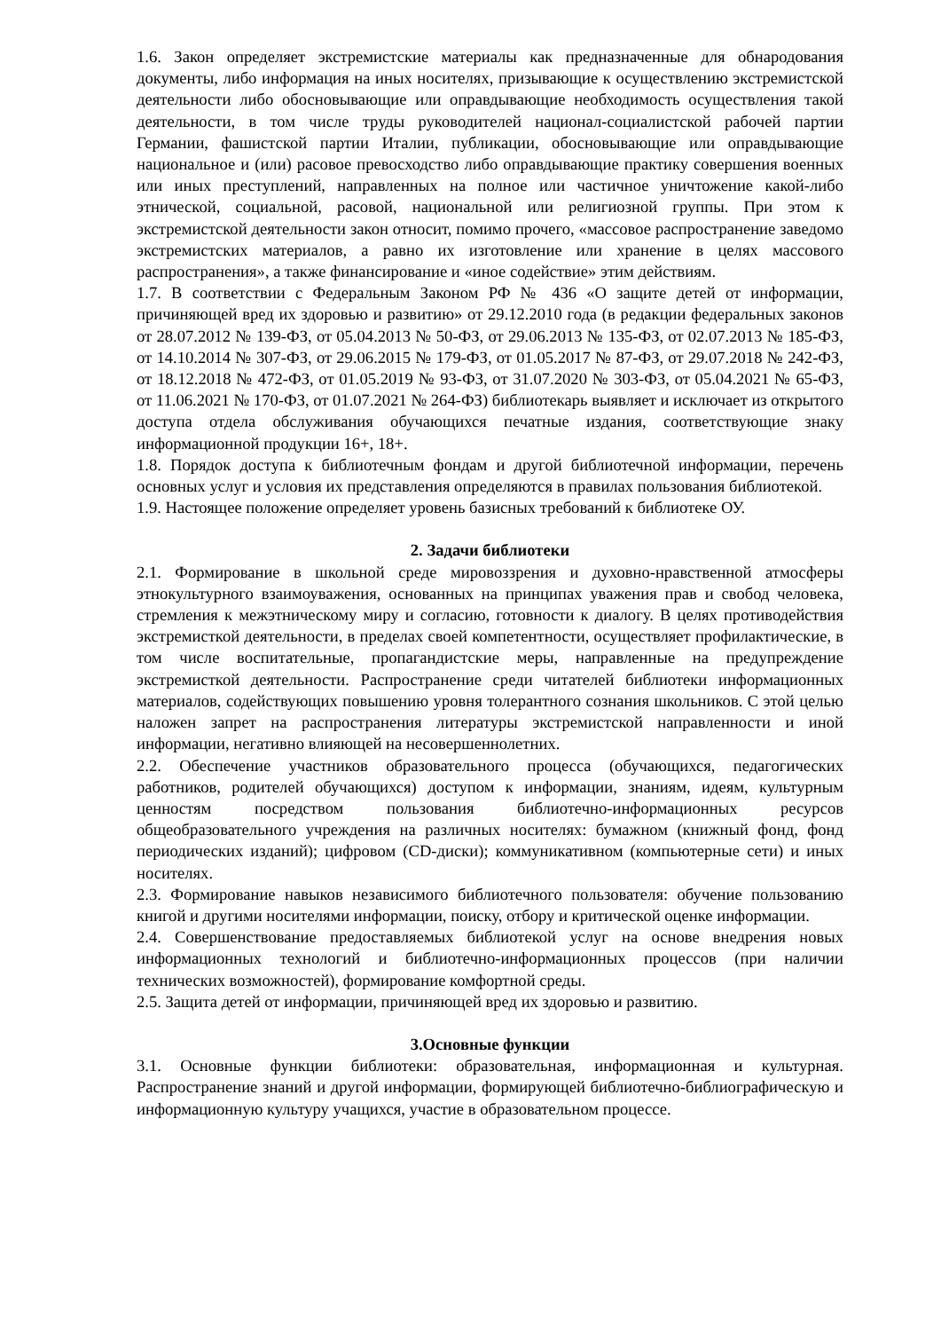1.6. Закон определяет экстремистские материалы как предназначенные для обнародования документы, либо информация на иных носителях, призывающие к осуществлению экстремистской деятельности либо обосновывающие или оправдывающие необходимость осуществления такой деятельности, в том числе труды руководителей национал-социалистской рабочей партии Германии, фашистской партии Италии, публикации, обосновывающие или оправдывающие национальное и (или) расовое превосходство либо оправдывающие практику совершения военных или иных преступлений, направленных на полное или частичное уничтожение какой-либо этнической, социальной, расовой, национальной или религиозной группы. При этом к экстремистской деятельности закон относит, помимо прочего, «массовое распространение заведомо экстремистских материалов, а равно их изготовление или хранение в целях массового распространения», а также финансирование и «иное содействие» этим действиям.
1.7. В соответствии с Федеральным Законом РФ № 436 «О защите детей от информации, причиняющей вред их здоровью и развитию» от 29.12.2010 года (в редакции федеральных законов от 28.07.2012 № 139-ФЗ, от 05.04.2013 № 50-ФЗ, от 29.06.2013 № 135-ФЗ, от 02.07.2013 № 185-ФЗ, от 14.10.2014 № 307-ФЗ, от 29.06.2015 № 179-ФЗ, от 01.05.2017 № 87-ФЗ, от 29.07.2018 № 242-ФЗ, от 18.12.2018 № 472-ФЗ, от 01.05.2019 № 93-ФЗ, от 31.07.2020 № 303-ФЗ, от 05.04.2021 № 65-ФЗ, от 11.06.2021 № 170-ФЗ, от 01.07.2021 № 264-ФЗ) библиотекарь выявляет и исключает из открытого доступа отдела обслуживания обучающихся печатные издания, соответствующие знаку информационной продукции 16+, 18+.
1.8. Порядок доступа к библиотечным фондам и другой библиотечной информации, перечень основных услуг и условия их представления определяются в правилах пользования библиотекой.
1.9. Настоящее положение определяет уровень базисных требований к библиотеке ОУ.
2. Задачи библиотеки
2.1. Формирование в школьной среде мировоззрения и духовно-нравственной атмосферы этнокультурного взаимоуважения, основанных на принципах уважения прав и свобод человека, стремления к межэтническому миру и согласию, готовности к диалогу. В целях противодействия экстремисткой деятельности, в пределах своей компетентности, осуществляет профилактические, в том числе воспитательные, пропагандистские меры, направленные на предупреждение экстремисткой деятельности. Распространение среди читателей библиотеки информационных материалов, содействующих повышению уровня толерантного сознания школьников. С этой целью наложен запрет на распространения литературы экстремистской направленности и иной информации, негативно влияющей на несовершеннолетних.
2.2. Обеспечение участников образовательного процесса (обучающихся, педагогических работников, родителей обучающихся) доступом к информации, знаниям, идеям, культурным ценностям посредством пользования библиотечно-информационных ресурсов общеобразовательного учреждения на различных носителях: бумажном (книжный фонд, фонд периодических изданий); цифровом (CD-диски); коммуникативном (компьютерные сети) и иных носителях.
2.3. Формирование навыков независимого библиотечного пользователя: обучение пользованию книгой и другими носителями информации, поиску, отбору и критической оценке информации.
2.4. Совершенствование предоставляемых библиотекой услуг на основе внедрения новых информационных технологий и библиотечно-информационных процессов (при наличии технических возможностей), формирование комфортной среды.
2.5. Защита детей от информации, причиняющей вред их здоровью и развитию.
3.Основные функции
3.1. Основные функции библиотеки: образовательная, информационная и культурная. Распространение знаний и другой информации, формирующей библиотечно-библиографическую и информационную культуру учащихся, участие в образовательном процессе.